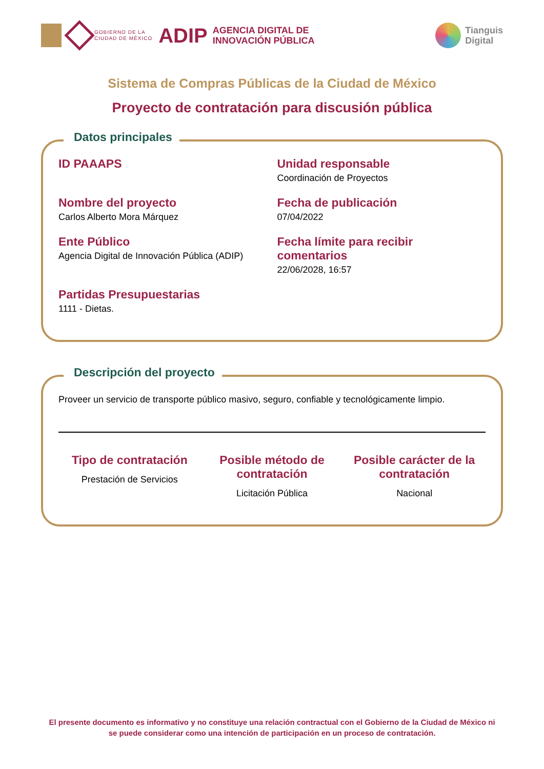GOBIERNO DE LA
CIUDAD DE MÉXICO
ADIP
AGENCIA DIGITAL DE
INNOVACIÓN PÚBLICA
Tianguis
Digital
Sistema de Compras Públicas de la Ciudad de México
Proyecto de contratación para discusión pública
Datos principales
ID PAAAPS
Unidad responsable
Coordinación de Proyectos
Nombre del proyecto
Carlos Alberto Mora Márquez
Fecha de publicación
07/04/2022
Ente Público
Agencia Digital de Innovación Pública (ADIP)
Fecha límite para recibir comentarios
22/06/2028, 16:57
Partidas Presupuestarias
1111 - Dietas.
Descripción del proyecto
Proveer un servicio de transporte público masivo, seguro, confiable y tecnológicamente limpio.
Tipo de contratación
Prestación de Servicios
Posible método de contratación
Licitación Pública
Posible carácter de la contratación
Nacional
El presente documento es informativo y no constituye una relación contractual con el Gobierno de la Ciudad de México ni se puede considerar como una intención de participación en un proceso de contratación.